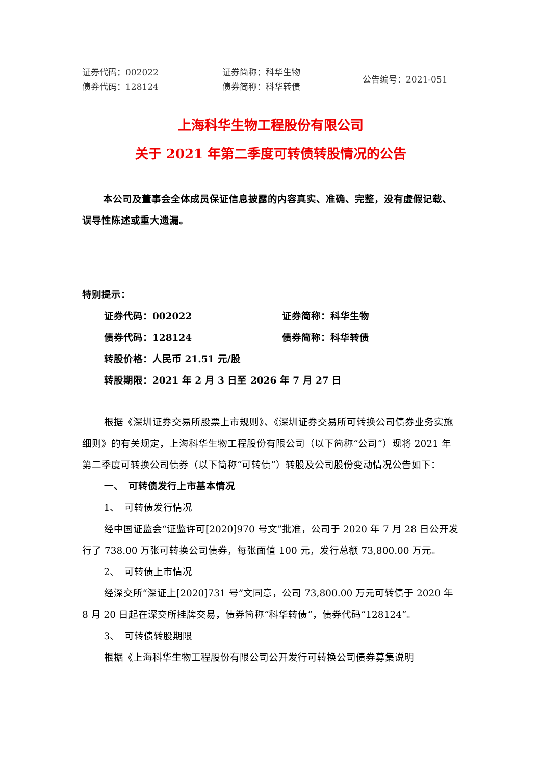证券代码：002022
债券代码：128124
证券简称：科华生物
债券简称：科华转债
公告编号：2021-051
上海科华生物工程股份有限公司
关于 2021 年第二季度可转债转股情况的公告
本公司及董事会全体成员保证信息披露的内容真实、准确、完整，没有虚假记载、误导性陈述或重大遗漏。
特别提示：
证券代码：002022 证券简称：科华生物
债券代码：128124 债券简称：科华转债
转股价格：人民币 21.51 元/股
转股期限：2021 年 2 月 3 日至 2026 年 7 月 27 日
根据《深圳证券交易所股票上市规则》、《深圳证券交易所可转换公司债券业务实施细则》的有关规定，上海科华生物工程股份有限公司（以下简称“公司”）现将 2021 年第二季度可转换公司债券（以下简称“可转债”）转股及公司股份变动情况公告如下：
一、　可转债发行上市基本情况
1、　可转债发行情况
经中国证监会“证监许可[2020]970 号文”批准，公司于 2020 年 7 月 28 日公开发行了 738.00 万张可转换公司债券，每张面值 100 元，发行总额 73,800.00 万元。
2、　可转债上市情况
经深交所“深证上[2020]731 号”文同意，公司 73,800.00 万元可转债于 2020 年 8 月 20 日起在深交所挂牌交易，债券简称“科华转债”，债券代码“128124”。
3、　可转债转股期限
根据《上海科华生物工程股份有限公司公开发行可转换公司债券募集说明